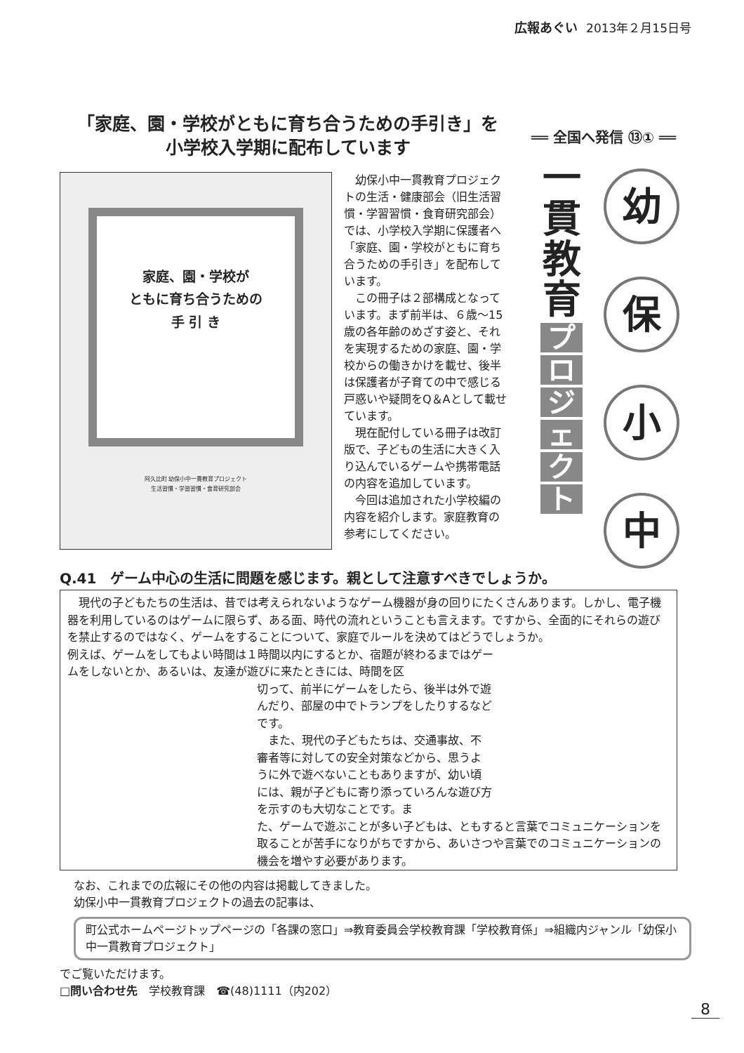広報あぐい 2013年２月15日号
「家庭、園・学校がともに育ち合うための手引き」を
小学校入学期に配布しています
家庭、園・学校が
ともに育ち合うための
手 引 き
阿久比町 幼保小中一貫教育プロジェクト
生活習慣・学習習慣・食育研究部会
　幼保小中一貫教育プロジェクトの生活・健康部会（旧生活習慣・学習習慣・食育研究部会）では、小学校入学期に保護者へ「家庭、園・学校がともに育ち合うための手引き」を配布しています。
　この冊子は２部構成となっています。まず前半は、６歳〜15歳の各年齢のめざす姿と、それを実現するための家庭、園・学校からの働きかけを載せ、後半は保護者が子育ての中で感じる戸惑いや疑問をQ＆Aとして載せています。
　現在配付している冊子は改訂版で、子どもの生活に大きく入り込んでいるゲームや携帯電話の内容を追加しています。
　今回は追加された小学校編の内容を紹介します。家庭教育の参考にしてください。
══ 全国へ発信 ⑬① ══
一
貫
教
育
プロジェクト
幼
保
小
中
Q.41　ゲーム中心の生活に問題を感じます。親として注意すべきでしょうか。
　現代の子どもたちの生活は、昔では考えられないようなゲーム機器が身の回りにたくさんあります。しかし、電子機器を利用しているのはゲームに限らず、ある面、時代の流れということも言えます。ですから、全面的にそれらの遊びを禁止するのではなく、ゲームをすることについて、家庭でルールを決めてはどうでしょうか。
例えば、ゲームをしてもよい時間は１時間以内にするとか、宿題が終わるまではゲームをしないとか、あるいは、友達が遊びに来たときには、時間を区
切って、前半にゲームをしたら、後半は外で遊んだり、部屋の中でトランプをしたりするなどです。
　また、現代の子どもたちは、交通事故、不審者等に対しての安全対策などから、思うように外で遊べないこともありますが、幼い頃には、親が子どもに寄り添っていろんな遊び方を示すのも大切なことです。ま
た、ゲームで遊ぶことが多い子どもは、ともすると言葉でコミュニケーションを取ることが苦手になりがちですから、あいさつや言葉でのコミュニケーションの機会を増やす必要があります。
なお、これまでの広報にその他の内容は掲載してきました。
幼保小中一貫教育プロジェクトの過去の記事は、
町公式ホームページトップページの「各課の窓口」⇒教育委員会学校教育課「学校教育係」⇒組織内ジャンル「幼保小中一貫教育プロジェクト」
でご覧いただけます。
□問い合わせ先　学校教育課　☎(48)1111（内202）
8